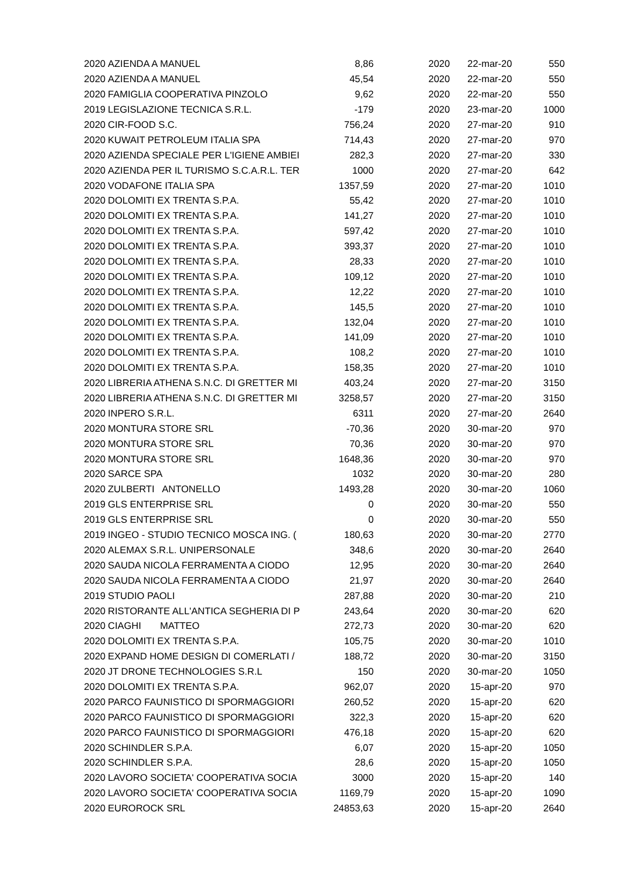| 2020 | AZIENDA A MANUEL | 8,86 | 2020 | 22-mar-20 | 550 |
| 2020 | AZIENDA A MANUEL | 45,54 | 2020 | 22-mar-20 | 550 |
| 2020 | FAMIGLIA COOPERATIVA PINZOLO | 9,62 | 2020 | 22-mar-20 | 550 |
| 2019 | LEGISLAZIONE TECNICA S.R.L. | -179 | 2020 | 23-mar-20 | 1000 |
| 2020 | CIR-FOOD S.C. | 756,24 | 2020 | 27-mar-20 | 910 |
| 2020 | KUWAIT PETROLEUM ITALIA SPA | 714,43 | 2020 | 27-mar-20 | 970 |
| 2020 | AZIENDA SPECIALE PER L'IGIENE AMBIEI | 282,3 | 2020 | 27-mar-20 | 330 |
| 2020 | AZIENDA PER IL TURISMO S.C.A.R.L. TER | 1000 | 2020 | 27-mar-20 | 642 |
| 2020 | VODAFONE ITALIA SPA | 1357,59 | 2020 | 27-mar-20 | 1010 |
| 2020 | DOLOMITI EX TRENTA S.P.A. | 55,42 | 2020 | 27-mar-20 | 1010 |
| 2020 | DOLOMITI EX TRENTA S.P.A. | 141,27 | 2020 | 27-mar-20 | 1010 |
| 2020 | DOLOMITI EX TRENTA S.P.A. | 597,42 | 2020 | 27-mar-20 | 1010 |
| 2020 | DOLOMITI EX TRENTA S.P.A. | 393,37 | 2020 | 27-mar-20 | 1010 |
| 2020 | DOLOMITI EX TRENTA S.P.A. | 28,33 | 2020 | 27-mar-20 | 1010 |
| 2020 | DOLOMITI EX TRENTA S.P.A. | 109,12 | 2020 | 27-mar-20 | 1010 |
| 2020 | DOLOMITI EX TRENTA S.P.A. | 12,22 | 2020 | 27-mar-20 | 1010 |
| 2020 | DOLOMITI EX TRENTA S.P.A. | 145,5 | 2020 | 27-mar-20 | 1010 |
| 2020 | DOLOMITI EX TRENTA S.P.A. | 132,04 | 2020 | 27-mar-20 | 1010 |
| 2020 | DOLOMITI EX TRENTA S.P.A. | 141,09 | 2020 | 27-mar-20 | 1010 |
| 2020 | DOLOMITI EX TRENTA S.P.A. | 108,2 | 2020 | 27-mar-20 | 1010 |
| 2020 | DOLOMITI EX TRENTA S.P.A. | 158,35 | 2020 | 27-mar-20 | 1010 |
| 2020 | LIBRERIA ATHENA S.N.C. DI GRETTER MI | 403,24 | 2020 | 27-mar-20 | 3150 |
| 2020 | LIBRERIA ATHENA S.N.C. DI GRETTER MI | 3258,57 | 2020 | 27-mar-20 | 3150 |
| 2020 | INPERO S.R.L. | 6311 | 2020 | 27-mar-20 | 2640 |
| 2020 | MONTURA STORE SRL | -70,36 | 2020 | 30-mar-20 | 970 |
| 2020 | MONTURA STORE SRL | 70,36 | 2020 | 30-mar-20 | 970 |
| 2020 | MONTURA STORE SRL | 1648,36 | 2020 | 30-mar-20 | 970 |
| 2020 | SARCE SPA | 1032 | 2020 | 30-mar-20 | 280 |
| 2020 | ZULBERTI ANTONELLO | 1493,28 | 2020 | 30-mar-20 | 1060 |
| 2019 | GLS ENTERPRISE SRL | 0 | 2020 | 30-mar-20 | 550 |
| 2019 | GLS ENTERPRISE SRL | 0 | 2020 | 30-mar-20 | 550 |
| 2019 | INGEO - STUDIO TECNICO MOSCA ING. ( | 180,63 | 2020 | 30-mar-20 | 2770 |
| 2020 | ALEMAX S.R.L. UNIPERSONALE | 348,6 | 2020 | 30-mar-20 | 2640 |
| 2020 | SAUDA NICOLA FERRAMENTA A CIODO | 12,95 | 2020 | 30-mar-20 | 2640 |
| 2020 | SAUDA NICOLA FERRAMENTA A CIODO | 21,97 | 2020 | 30-mar-20 | 2640 |
| 2019 | STUDIO PAOLI | 287,88 | 2020 | 30-mar-20 | 210 |
| 2020 | RISTORANTE ALL'ANTICA SEGHERIA DI P | 243,64 | 2020 | 30-mar-20 | 620 |
| 2020 | CIAGHI MATTEO | 272,73 | 2020 | 30-mar-20 | 620 |
| 2020 | DOLOMITI EX TRENTA S.P.A. | 105,75 | 2020 | 30-mar-20 | 1010 |
| 2020 | EXPAND HOME DESIGN DI COMERLATI / | 188,72 | 2020 | 30-mar-20 | 3150 |
| 2020 | JT DRONE TECHNOLOGIES S.R.L | 150 | 2020 | 30-mar-20 | 1050 |
| 2020 | DOLOMITI EX TRENTA S.P.A. | 962,07 | 2020 | 15-apr-20 | 970 |
| 2020 | PARCO FAUNISTICO DI SPORMAGGIORI | 260,52 | 2020 | 15-apr-20 | 620 |
| 2020 | PARCO FAUNISTICO DI SPORMAGGIORI | 322,3 | 2020 | 15-apr-20 | 620 |
| 2020 | PARCO FAUNISTICO DI SPORMAGGIORI | 476,18 | 2020 | 15-apr-20 | 620 |
| 2020 | SCHINDLER S.P.A. | 6,07 | 2020 | 15-apr-20 | 1050 |
| 2020 | SCHINDLER S.P.A. | 28,6 | 2020 | 15-apr-20 | 1050 |
| 2020 | LAVORO SOCIETA' COOPERATIVA SOCIA | 3000 | 2020 | 15-apr-20 | 140 |
| 2020 | LAVORO SOCIETA' COOPERATIVA SOCIA | 1169,79 | 2020 | 15-apr-20 | 1090 |
| 2020 | EUROROCK SRL | 24853,63 | 2020 | 15-apr-20 | 2640 |